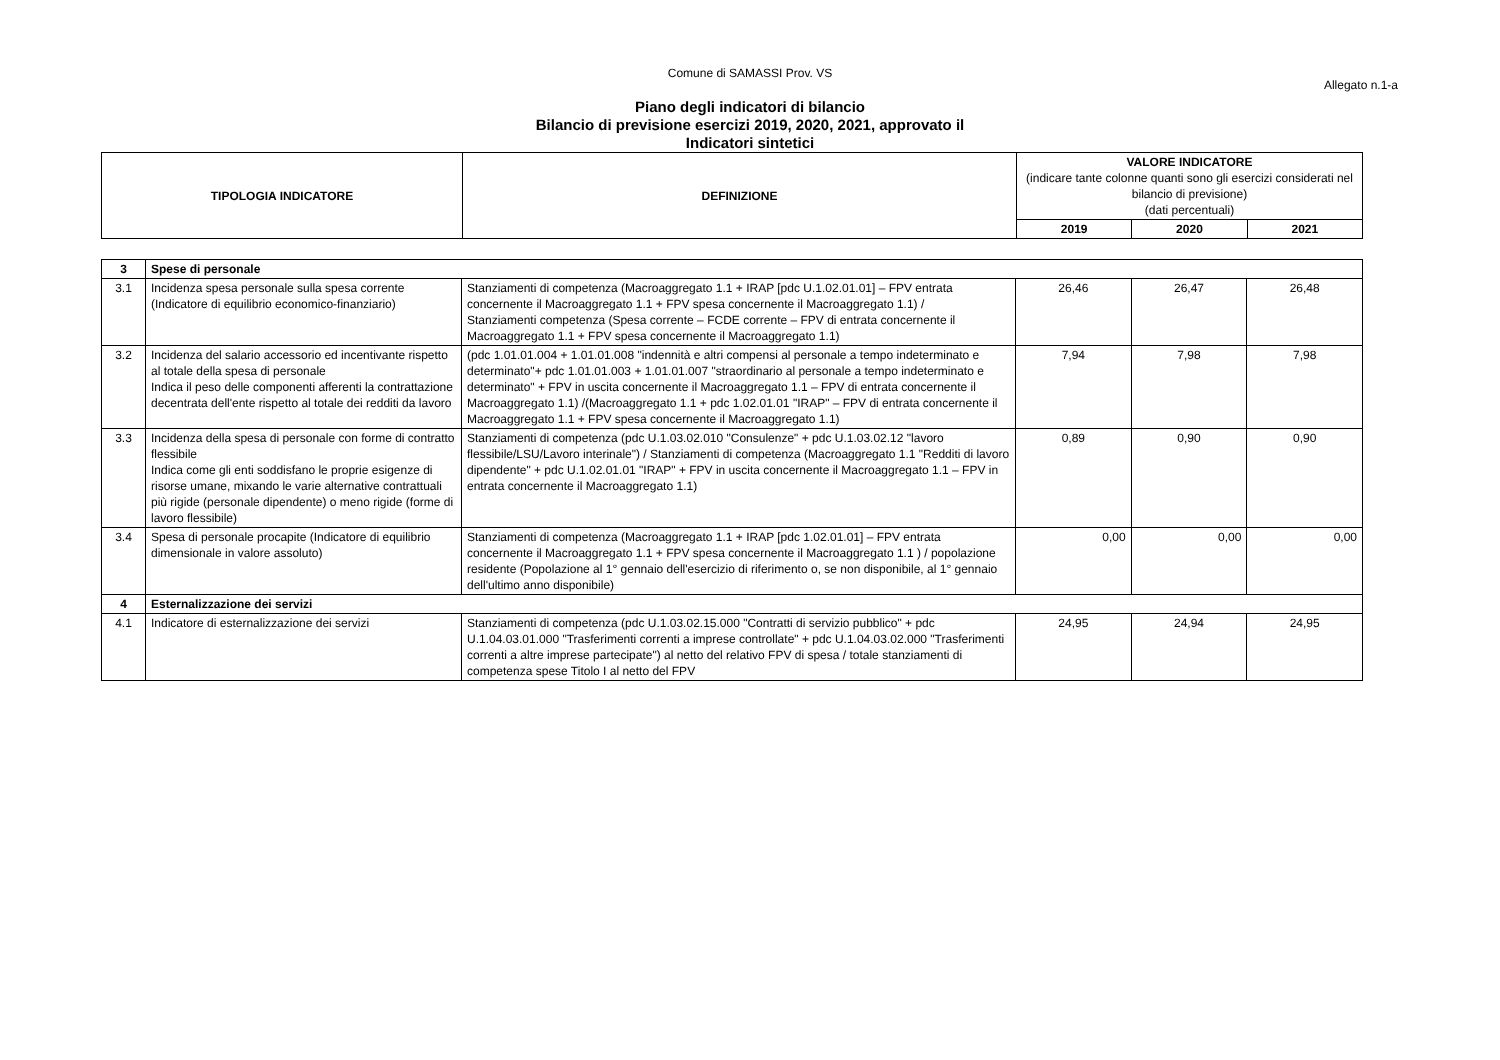Comune di SAMASSI Prov. VS
Allegato n.1-a
Piano degli indicatori di bilancio
Bilancio di previsione esercizi 2019, 2020, 2021, approvato il
Indicatori sintetici
| TIPOLOGIA INDICATORE | DEFINIZIONE | VALORE INDICATORE (indicare tante colonne quanti sono gli esercizi considerati nel bilancio di previsione) (dati percentuali) | | |
| --- | --- | --- | --- | --- |
| | | 2019 | 2020 | 2021 |
| 3 | Spese di personale | | | | |
| 3.1 | Incidenza spesa personale sulla spesa corrente (Indicatore di equilibrio economico-finanziario) | Stanziamenti di competenza (Macroaggregato 1.1 + IRAP [pdc U.1.02.01.01] – FPV entrata concernente il Macroaggregato 1.1 + FPV spesa concernente il Macroaggregato 1.1) / Stanziamenti competenza (Spesa corrente – FCDE corrente – FPV di entrata concernente il Macroaggregato 1.1 + FPV spesa concernente il Macroaggregato 1.1) | 26,46 | 26,47 | 26,48 |
| 3.2 | Incidenza del salario accessorio ed incentivante rispetto al totale della spesa di personale Indica il peso delle componenti afferenti la contrattazione decentrata dell'ente rispetto al totale dei redditi da lavoro | (pdc 1.01.01.004 + 1.01.01.008 "indennità e altri compensi al personale a tempo indeterminato e determinato"+ pdc 1.01.01.003 + 1.01.01.007 "straordinario al personale a tempo indeterminato e determinato" + FPV in uscita concernente il Macroaggregato 1.1 – FPV di entrata concernente il Macroaggregato 1.1) /(Macroaggregato 1.1 + pdc 1.02.01.01 "IRAP" – FPV di entrata concernente il Macroaggregato 1.1 + FPV spesa concernente il Macroaggregato 1.1) | 7,94 | 7,98 | 7,98 |
| 3.3 | Incidenza della spesa di personale con forme di contratto flessibile Indica come gli enti soddisfano le proprie esigenze di risorse umane, mixando le varie alternative contrattuali più rigide (personale dipendente) o meno rigide (forme di lavoro flessibile) | Stanziamenti di competenza (pdc U.1.03.02.010 "Consulenze" + pdc U.1.03.02.12 "lavoro flessibile/LSU/Lavoro interinale") / Stanziamenti di competenza (Macroaggregato 1.1 "Redditi di lavoro dipendente" + pdc U.1.02.01.01 "IRAP" + FPV in uscita concernente il Macroaggregato 1.1 – FPV in entrata concernente il Macroaggregato 1.1) | 0,89 | 0,90 | 0,90 |
| 3.4 | Spesa di personale procapite (Indicatore di equilibrio dimensionale in valore assoluto) | Stanziamenti di competenza (Macroaggregato 1.1 + IRAP [pdc 1.02.01.01] – FPV entrata concernente il Macroaggregato 1.1 + FPV spesa concernente il Macroaggregato 1.1 ) / popolazione residente (Popolazione al 1° gennaio dell'esercizio di riferimento o, se non disponibile, al 1° gennaio dell'ultimo anno disponibile) | 0,00 | 0,00 | 0,00 |
| 4 | Esternalizzazione dei servizi | | | | |
| 4.1 | Indicatore di esternalizzazione dei servizi | Stanziamenti di competenza (pdc U.1.03.02.15.000 "Contratti di servizio pubblico" + pdc U.1.04.03.01.000 "Trasferimenti correnti a imprese controllate" + pdc U.1.04.03.02.000 "Trasferimenti correnti a altre imprese partecipate") al netto del relativo FPV di spesa / totale stanziamenti di competenza spese Titolo I al netto del FPV | 24,95 | 24,94 | 24,95 |